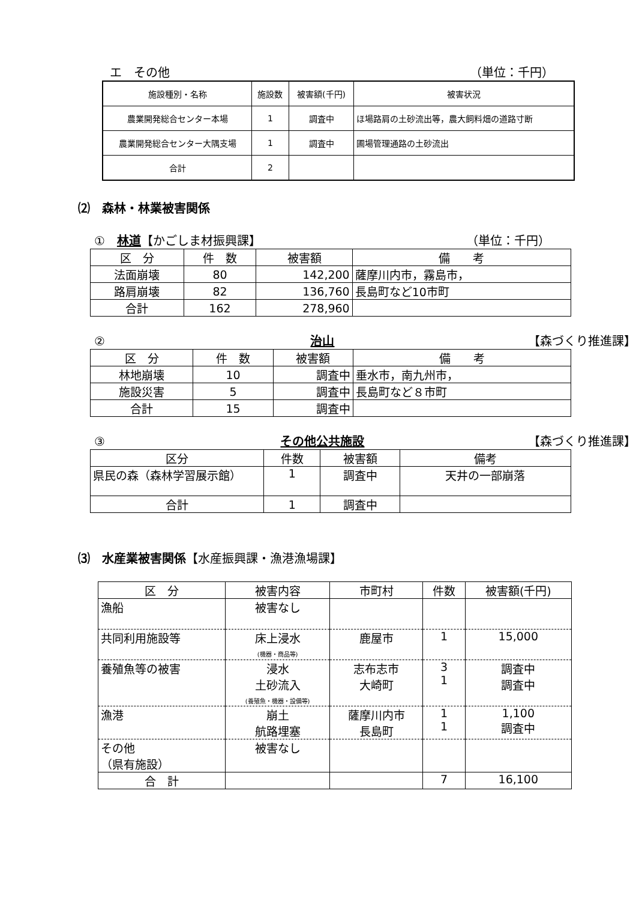エ　その他 （単位：千円）
| 施設種別・名称 | 施設数 | 被害額(千円) | 被害状況 |
| --- | --- | --- | --- |
| 農業開発総合センター本場 | 1 | 調査中 | ほ場路肩の土砂流出等，農大飼料畑の道路寸断 |
| 農業開発総合センター大隅支場 | 1 | 調査中 | 圃場管理通路の土砂流出 |
| 合計 | 2 | | |
⑵　森林・林業被害関係
①　林道【かごしま材振興課】 （単位：千円）
| 区 分 | 件 数 | 被害額 | 備 考 |
| --- | --- | --- | --- |
| 法面崩壊 | 80 | 142,200 | 薩摩川内市，霧島市， |
| 路肩崩壊 | 82 | 136,760 | 長島町など10市町 |
| 合計 | 162 | 278,960 | |
②　治山 【森づくり推進課】
| 区 分 | 件 数 | 被害額 | 備 考 |
| --- | --- | --- | --- |
| 林地崩壊 | 10 | 調査中 | 垂水市，南九州市， |
| 施設災害 | 5 | 調査中 | 長島町など８市町 |
| 合計 | 15 | 調査中 | |
③　その他公共施設 【森づくり推進課】
| 区分 | 件数 | 被害額 | 備考 |
| --- | --- | --- | --- |
| 県民の森（森林学習展示館） | 1 | 調査中 | 天井の一部崩落 |
| 合計 | 1 | 調査中 | |
⑶　水産業被害関係【水産振興課・漁港漁場課】
| 区 分 | 被害内容 | 市町村 | 件数 | 被害額(千円) |
| --- | --- | --- | --- | --- |
| 漁船 | 被害なし | | | |
| 共同利用施設等 | 床上浸水 (機器・商品等) | 鹿屋市 | 1 | 15,000 |
| 養殖魚等の被害 | 浸水 土砂流入 (養殖魚・機器・設備等) | 志布志市 大崎町 | 3 1 | 調査中 調査中 |
| 漁港 | 崩土 航路埋塞 | 薩摩川内市 長島町 | 1 1 | 1,100 調査中 |
| その他 （県有施設） | 被害なし | | | |
| 合 計 | | | 7 | 16,100 |